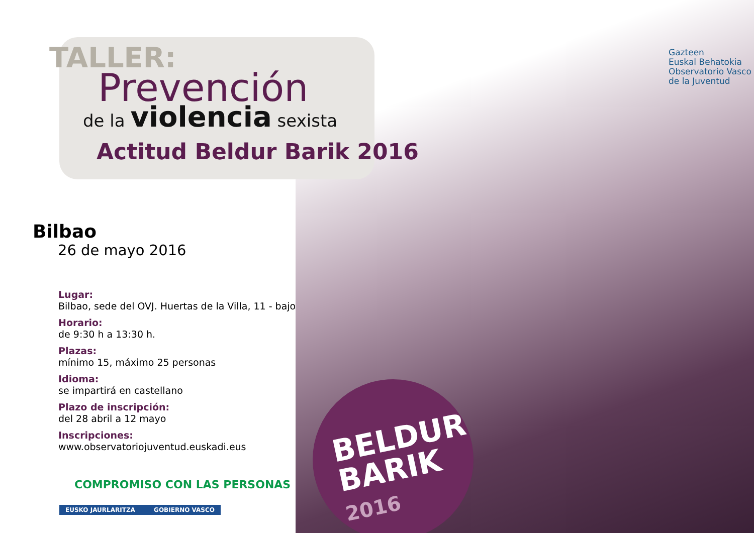TALLER:
Prevención
de la violencia sexista
Actitud Beldur Barik 2016
Gazteen
Euskal Behatokia
Observatorio Vasco
de la Juventud
Bilbao
26 de mayo 2016
Lugar:
Bilbao, sede del OVJ. Huertas de la Villa, 11 - bajo
Horario:
de 9:30 h a 13:30 h.
Plazas:
mínimo 15, máximo 25 personas
Idioma:
se impartirá en castellano
Plazo de inscripción:
del 28 abril a 12 mayo
Inscripciones:
www.observatoriojuventud.euskadi.eus
COMPROMISO CON LAS PERSONAS
EUSKO JAURLARITZA GOBIERNO VASCO
BELDUR
BARIK
2016